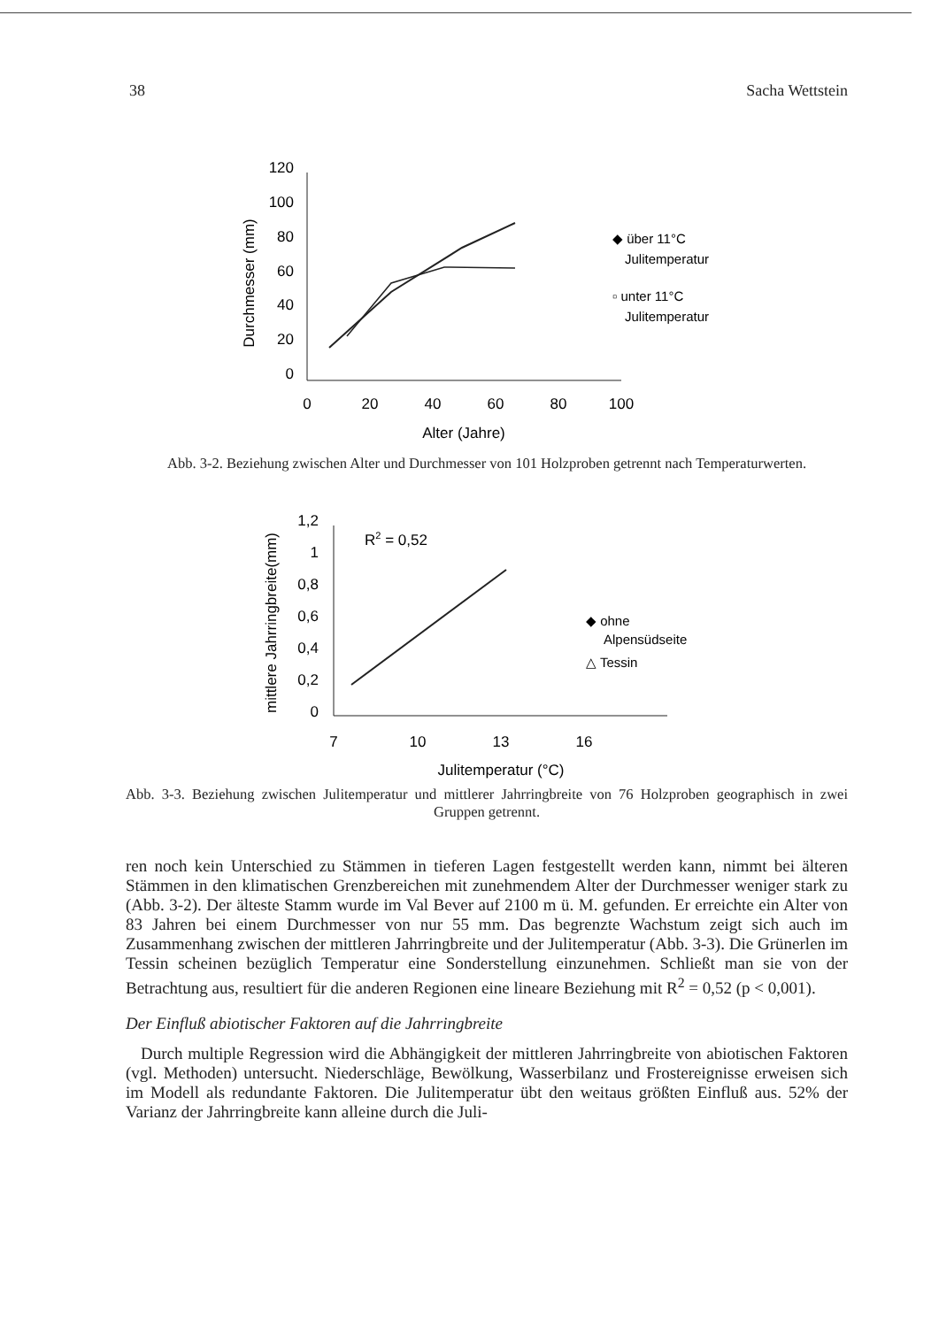38 Sacha Wettstein
120
100
80
60
40
20
0
Durchmesser (mm)
0
20
40
60
80
100
Alter (Jahre)
◆ über 11°C
Julitemperatur
▫ unter 11°C
Julitemperatur
Abb. 3-2. Beziehung zwischen Alter und Durchmesser von 101 Holzproben getrennt nach Temperaturwerten.
1,2
1
0,8
0,6
0,4
0,2
0
mittlere Jahrringbreite(mm)
7
10
13
16
Julitemperatur (°C)
R2 = 0,52
◆ ohne
Alpensüdseite
△ Tessin
Abb. 3-3. Beziehung zwischen Julitemperatur und mittlerer Jahrringbreite von 76 Holzproben geographisch in zwei Gruppen getrennt.
ren noch kein Unterschied zu Stämmen in tieferen Lagen festgestellt werden kann, nimmt bei älteren Stämmen in den klimatischen Grenzbereichen mit zunehmendem Alter der Durchmesser weniger stark zu (Abb. 3-2). Der älteste Stamm wurde im Val Bever auf 2100 m ü. M. gefunden. Er erreichte ein Alter von 83 Jahren bei einem Durchmesser von nur 55 mm. Das begrenzte Wachstum zeigt sich auch im Zusammenhang zwischen der mittleren Jahrringbreite und der Julitemperatur (Abb. 3-3). Die Grünerlen im Tessin scheinen bezüglich Temperatur eine Sonderstellung einzunehmen. Schließt man sie von der Betrachtung aus, resultiert für die anderen Regionen eine lineare Beziehung mit R<sup>2</sup> = 0,52 (p < 0,001).
Der Einfluß abiotischer Faktoren auf die Jahrringbreite
Durch multiple Regression wird die Abhängigkeit der mittleren Jahrringbreite von abiotischen Faktoren (vgl. Methoden) untersucht. Niederschläge, Bewölkung, Wasserbilanz und Frostereignisse erweisen sich im Modell als redundante Faktoren. Die Julitemperatur übt den weitaus größten Einfluß aus. 52% der Varianz der Jahrringbreite kann alleine durch die Juli-